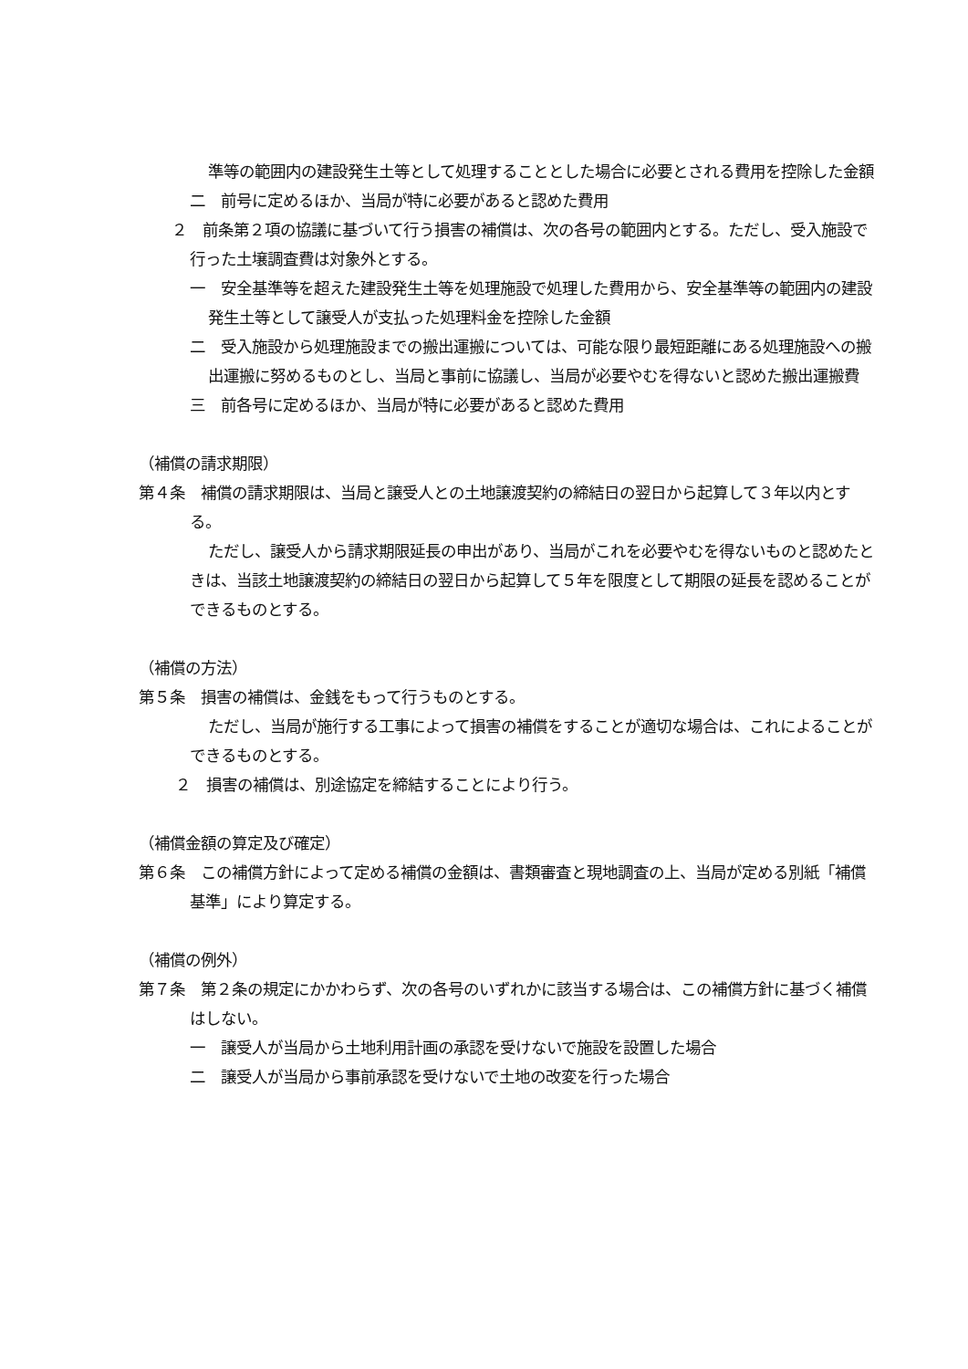準等の範囲内の建設発生土等として処理することとした場合に必要とされる費用を控除した金額
二　前号に定めるほか、当局が特に必要があると認めた費用
２　前条第２項の協議に基づいて行う損害の補償は、次の各号の範囲内とする。ただし、受入施設で行った土壌調査費は対象外とする。
一　安全基準等を超えた建設発生土等を処理施設で処理した費用から、安全基準等の範囲内の建設発生土等として譲受人が支払った処理料金を控除した金額
二　受入施設から処理施設までの搬出運搬については、可能な限り最短距離にある処理施設への搬出運搬に努めるものとし、当局と事前に協議し、当局が必要やむを得ないと認めた搬出運搬費
三　前各号に定めるほか、当局が特に必要があると認めた費用
（補償の請求期限）
第４条　補償の請求期限は、当局と譲受人との土地譲渡契約の締結日の翌日から起算して３年以内とする。
ただし、譲受人から請求期限延長の申出があり、当局がこれを必要やむを得ないものと認めたときは、当該土地譲渡契約の締結日の翌日から起算して５年を限度として期限の延長を認めることができるものとする。
（補償の方法）
第５条　損害の補償は、金銭をもって行うものとする。
ただし、当局が施行する工事によって損害の補償をすることが適切な場合は、これによることができるものとする。
２　損害の補償は、別途協定を締結することにより行う。
（補償金額の算定及び確定）
第６条　この補償方針によって定める補償の金額は、書類審査と現地調査の上、当局が定める別紙「補償基準」により算定する。
（補償の例外）
第７条　第２条の規定にかかわらず、次の各号のいずれかに該当する場合は、この補償方針に基づく補償はしない。
一　譲受人が当局から土地利用計画の承認を受けないで施設を設置した場合
二　譲受人が当局から事前承認を受けないで土地の改変を行った場合